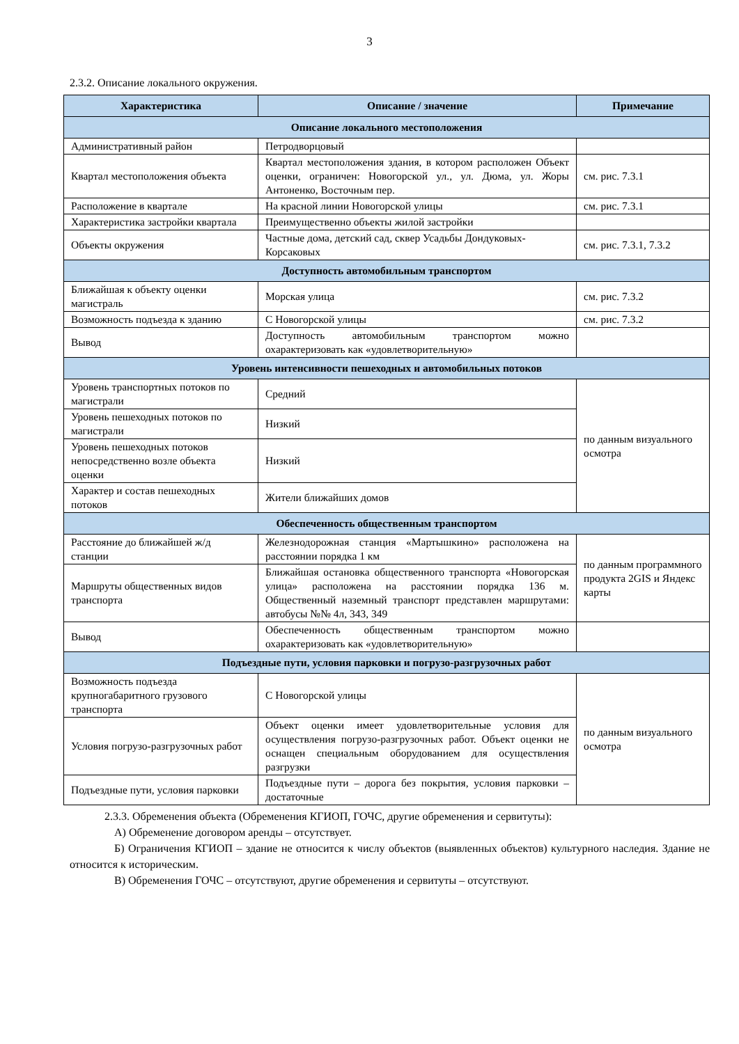3
2.3.2. Описание локального окружения.
| Характеристика | Описание / значение | Примечание |
| --- | --- | --- |
| Описание локального местоположения | | |
| Административный район | Петродворцовый | |
| Квартал местоположения объекта | Квартал местоположения здания, в котором расположен Объект оценки, ограничен: Новогорской ул., ул. Дюма, ул. Жоры Антоненко, Восточным пер. | см. рис. 7.3.1 |
| Расположение в квартале | На красной линии Новогорской улицы | см. рис. 7.3.1 |
| Характеристика застройки квартала | Преимущественно объекты жилой застройки | |
| Объекты окружения | Частные дома, детский сад, сквер Усадьбы Дондуковых-Корсаковых | см. рис. 7.3.1, 7.3.2 |
| Доступность автомобильным транспортом | | |
| Ближайшая к объекту оценки магистраль | Морская улица | см. рис. 7.3.2 |
| Возможность подъезда к зданию | С Новогорской улицы | см. рис. 7.3.2 |
| Вывод | Доступность автомобильным транспортом можно охарактеризовать как «удовлетворительную» | |
| Уровень интенсивности пешеходных и автомобильных потоков | | |
| Уровень транспортных потоков по магистрали | Средний | по данным визуального осмотра |
| Уровень пешеходных потоков по магистрали | Низкий | |
| Уровень пешеходных потоков непосредственно возле объекта оценки | Низкий | |
| Характер и состав пешеходных потоков | Жители ближайших домов | |
| Обеспеченность общественным транспортом | | |
| Расстояние до ближайшей ж/д станции | Железнодорожная станция «Мартышкино» расположена на расстоянии порядка 1 км | по данным программного продукта 2GIS и Яндекс карты |
| Маршруты общественных видов транспорта | Ближайшая остановка общественного транспорта «Новогорская улица» расположена на расстоянии порядка 136 м. Общественный наземный транспорт представлен маршрутами: автобусы №№ 4л, 343, 349 | |
| Вывод | Обеспеченность общественным транспортом можно охарактеризовать как «удовлетворительную» | |
| Подъездные пути, условия парковки и погрузо-разгрузочных работ | | |
| Возможность подъезда крупногабаритного грузового транспорта | С Новогорской улицы | по данным визуального осмотра |
| Условия погрузо-разгрузочных работ | Объект оценки имеет удовлетворительные условия для осуществления погрузо-разгрузочных работ. Объект оценки не оснащен специальным оборудованием для осуществления разгрузки | |
| Подъездные пути, условия парковки | Подъездные пути – дорога без покрытия, условия парковки – достаточные | |
2.3.3. Обременения объекта (Обременения КГИОП, ГОЧС, другие обременения и сервитуты):
А) Обременение договором аренды – отсутствует.
Б) Ограничения КГИОП – здание не относится к числу объектов (выявленных объектов) культурного наследия. Здание не относится к историческим.
В) Обременения ГОЧС – отсутствуют, другие обременения и сервитуты – отсутствуют.